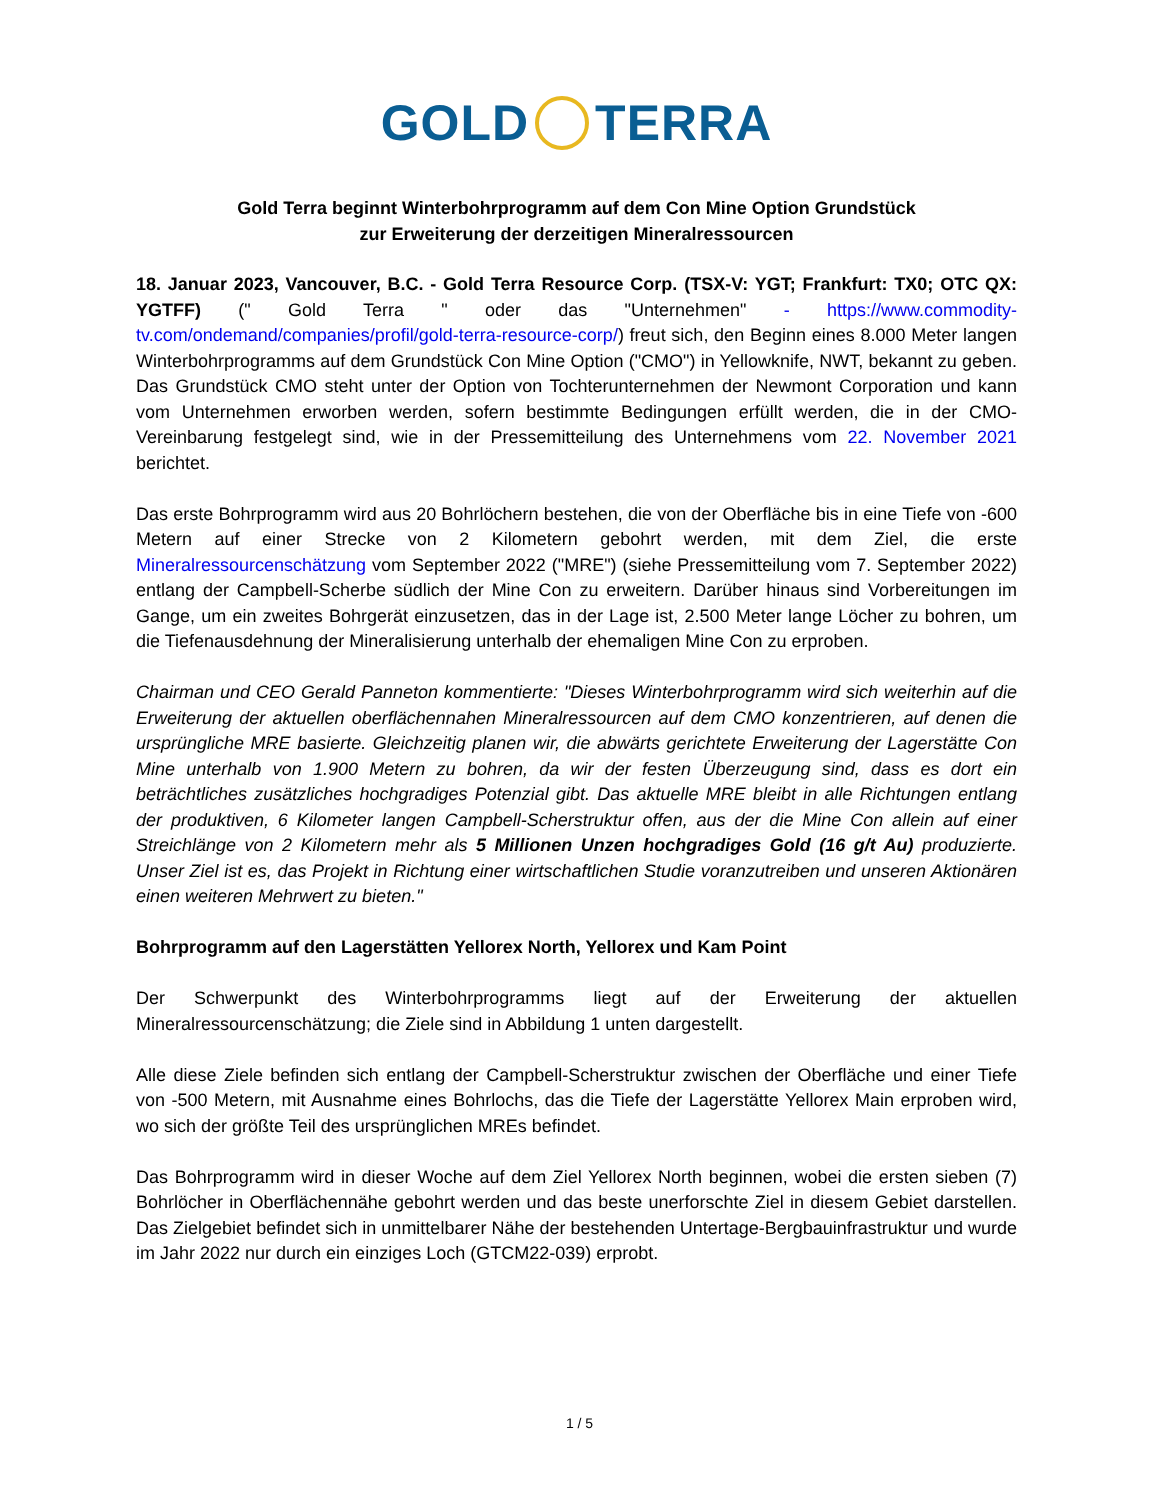GOLD TERRA
Gold Terra beginnt Winterbohrprogramm auf dem Con Mine Option Grundstück
zur Erweiterung der derzeitigen Mineralressourcen
18. Januar 2023, Vancouver, B.C. - Gold Terra Resource Corp. (TSX-V: YGT; Frankfurt: TX0; OTC QX: YGTFF) (" Gold Terra " oder das "Unternehmen" - https://www.commodity-tv.com/ondemand/companies/profil/gold-terra-resource-corp/) freut sich, den Beginn eines 8.000 Meter langen Winterbohrprogramms auf dem Grundstück Con Mine Option ("CMO") in Yellowknife, NWT, bekannt zu geben. Das Grundstück CMO steht unter der Option von Tochterunternehmen der Newmont Corporation und kann vom Unternehmen erworben werden, sofern bestimmte Bedingungen erfüllt werden, die in der CMO-Vereinbarung festgelegt sind, wie in der Pressemitteilung des Unternehmens vom 22. November 2021 berichtet.
Das erste Bohrprogramm wird aus 20 Bohrlöchern bestehen, die von der Oberfläche bis in eine Tiefe von -600 Metern auf einer Strecke von 2 Kilometern gebohrt werden, mit dem Ziel, die erste Mineralressourcenschätzung vom September 2022 ("MRE") (siehe Pressemitteilung vom 7. September 2022) entlang der Campbell-Scherbe südlich der Mine Con zu erweitern. Darüber hinaus sind Vorbereitungen im Gange, um ein zweites Bohrgerät einzusetzen, das in der Lage ist, 2.500 Meter lange Löcher zu bohren, um die Tiefenausdehnung der Mineralisierung unterhalb der ehemaligen Mine Con zu erproben.
Chairman und CEO Gerald Panneton kommentierte: "Dieses Winterbohrprogramm wird sich weiterhin auf die Erweiterung der aktuellen oberflächennahen Mineralressourcen auf dem CMO konzentrieren, auf denen die ursprüngliche MRE basierte. Gleichzeitig planen wir, die abwärts gerichtete Erweiterung der Lagerstätte Con Mine unterhalb von 1.900 Metern zu bohren, da wir der festen Überzeugung sind, dass es dort ein beträchtliches zusätzliches hochgradiges Potenzial gibt. Das aktuelle MRE bleibt in alle Richtungen entlang der produktiven, 6 Kilometer langen Campbell-Scherstruktur offen, aus der die Mine Con allein auf einer Streichlänge von 2 Kilometern mehr als 5 Millionen Unzen hochgradiges Gold (16 g/t Au) produzierte. Unser Ziel ist es, das Projekt in Richtung einer wirtschaftlichen Studie voranzutreiben und unseren Aktionären einen weiteren Mehrwert zu bieten."
Bohrprogramm auf den Lagerstätten Yellorex North, Yellorex und Kam Point
Der Schwerpunkt des Winterbohrprogramms liegt auf der Erweiterung der aktuellen Mineralressourcenschätzung; die Ziele sind in Abbildung 1 unten dargestellt.
Alle diese Ziele befinden sich entlang der Campbell-Scherstruktur zwischen der Oberfläche und einer Tiefe von -500 Metern, mit Ausnahme eines Bohrlochs, das die Tiefe der Lagerstätte Yellorex Main erproben wird, wo sich der größte Teil des ursprünglichen MREs befindet.
Das Bohrprogramm wird in dieser Woche auf dem Ziel Yellorex North beginnen, wobei die ersten sieben (7) Bohrlöcher in Oberflächennähe gebohrt werden und das beste unerforschte Ziel in diesem Gebiet darstellen. Das Zielgebiet befindet sich in unmittelbarer Nähe der bestehenden Untertage-Bergbauinfrastruktur und wurde im Jahr 2022 nur durch ein einziges Loch (GTCM22-039) erprobt.
1 / 5